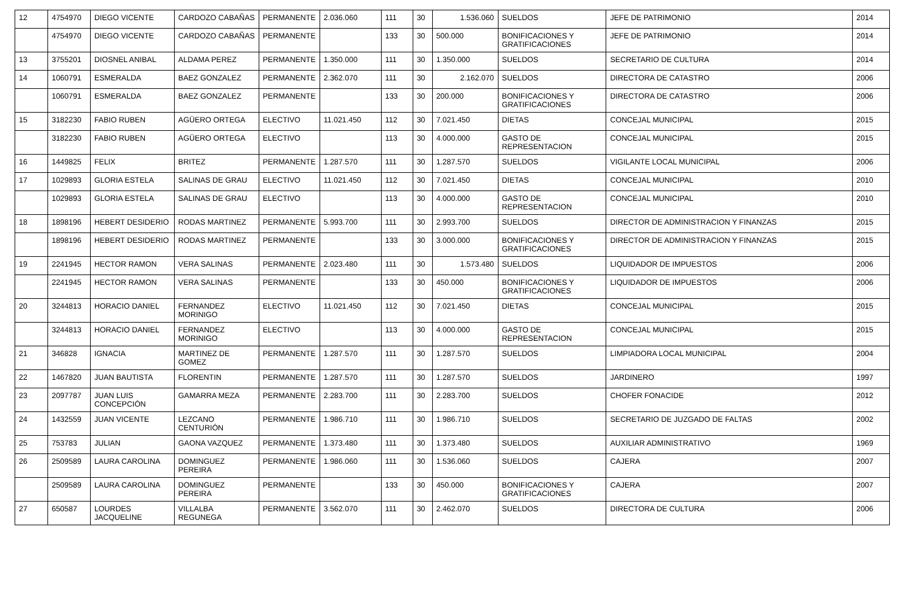| 12 | 4754970 | DIEGO VICENTE | CARDOZO CABAÑAS | PERMANENTE | 2.036.060 | 111 | 30 | 1.536.060 | SUELDOS | JEFE DE PATRIMONIO | 2014 |
| | 4754970 | DIEGO VICENTE | CARDOZO CABAÑAS | PERMANENTE | | 133 | 30 | 500.000 | BONIFICACIONES Y GRATIFICACIONES | JEFE DE PATRIMONIO | 2014 |
| 13 | 3755201 | DIOSNEL ANIBAL | ALDAMA PEREZ | PERMANENTE | 1.350.000 | 111 | 30 | 1.350.000 | SUELDOS | SECRETARIO DE CULTURA | 2014 |
| 14 | 1060791 | ESMERALDA | BAEZ GONZALEZ | PERMANENTE | 2.362.070 | 111 | 30 | 2.162.070 | SUELDOS | DIRECTORA DE CATASTRO | 2006 |
| | 1060791 | ESMERALDA | BAEZ GONZALEZ | PERMANENTE | | 133 | 30 | 200.000 | BONIFICACIONES Y GRATIFICACIONES | DIRECTORA DE CATASTRO | 2006 |
| 15 | 3182230 | FABIO RUBEN | AGÜERO ORTEGA | ELECTIVO | 11.021.450 | 112 | 30 | 7.021.450 | DIETAS | CONCEJAL MUNICIPAL | 2015 |
| | 3182230 | FABIO RUBEN | AGÜERO ORTEGA | ELECTIVO | | 113 | 30 | 4.000.000 | GASTO DE REPRESENTACION | CONCEJAL MUNICIPAL | 2015 |
| 16 | 1449825 | FELIX | BRITEZ | PERMANENTE | 1.287.570 | 111 | 30 | 1.287.570 | SUELDOS | VIGILANTE LOCAL MUNICIPAL | 2006 |
| 17 | 1029893 | GLORIA ESTELA | SALINAS DE GRAU | ELECTIVO | 11.021.450 | 112 | 30 | 7.021.450 | DIETAS | CONCEJAL MUNICIPAL | 2010 |
| | 1029893 | GLORIA ESTELA | SALINAS DE GRAU | ELECTIVO | | 113 | 30 | 4.000.000 | GASTO DE REPRESENTACION | CONCEJAL MUNICIPAL | 2010 |
| 18 | 1898196 | HEBERT DESIDERIO | RODAS MARTINEZ | PERMANENTE | 5.993.700 | 111 | 30 | 2.993.700 | SUELDOS | DIRECTOR DE ADMINISTRACION Y FINANZAS | 2015 |
| | 1898196 | HEBERT DESIDERIO | RODAS MARTINEZ | PERMANENTE | | 133 | 30 | 3.000.000 | BONIFICACIONES Y GRATIFICACIONES | DIRECTOR DE ADMINISTRACION Y FINANZAS | 2015 |
| 19 | 2241945 | HECTOR RAMON | VERA SALINAS | PERMANENTE | 2.023.480 | 111 | 30 | 1.573.480 | SUELDOS | LIQUIDADOR DE IMPUESTOS | 2006 |
| | 2241945 | HECTOR RAMON | VERA SALINAS | PERMANENTE | | 133 | 30 | 450.000 | BONIFICACIONES Y GRATIFICACIONES | LIQUIDADOR DE IMPUESTOS | 2006 |
| 20 | 3244813 | HORACIO DANIEL | FERNANDEZ MORINIGO | ELECTIVO | 11.021.450 | 112 | 30 | 7.021.450 | DIETAS | CONCEJAL MUNICIPAL | 2015 |
| | 3244813 | HORACIO DANIEL | FERNANDEZ MORINIGO | ELECTIVO | | 113 | 30 | 4.000.000 | GASTO DE REPRESENTACION | CONCEJAL MUNICIPAL | 2015 |
| 21 | 346828 | IGNACIA | MARTINEZ DE GOMEZ | PERMANENTE | 1.287.570 | 111 | 30 | 1.287.570 | SUELDOS | LIMPIADORA LOCAL MUNICIPAL | 2004 |
| 22 | 1467820 | JUAN BAUTISTA | FLORENTIN | PERMANENTE | 1.287.570 | 111 | 30 | 1.287.570 | SUELDOS | JARDINERO | 1997 |
| 23 | 2097787 | JUAN LUIS CONCEPCIÓN | GAMARRA MEZA | PERMANENTE | 2.283.700 | 111 | 30 | 2.283.700 | SUELDOS | CHOFER FONACIDE | 2012 |
| 24 | 1432559 | JUAN VICENTE | LEZCANO CENTURIÓN | PERMANENTE | 1.986.710 | 111 | 30 | 1.986.710 | SUELDOS | SECRETARIO DE JUZGADO DE FALTAS | 2002 |
| 25 | 753783 | JULIAN | GAONA VAZQUEZ | PERMANENTE | 1.373.480 | 111 | 30 | 1.373.480 | SUELDOS | AUXILIAR ADMINISTRATIVO | 1969 |
| 26 | 2509589 | LAURA CAROLINA | DOMINGUEZ PEREIRA | PERMANENTE | 1.986.060 | 111 | 30 | 1.536.060 | SUELDOS | CAJERA | 2007 |
| | 2509589 | LAURA CAROLINA | DOMINGUEZ PEREIRA | PERMANENTE | | 133 | 30 | 450.000 | BONIFICACIONES Y GRATIFICACIONES | CAJERA | 2007 |
| 27 | 650587 | LOURDES JACQUELINE | VILLALBA REGUNEGA | PERMANENTE | 3.562.070 | 111 | 30 | 2.462.070 | SUELDOS | DIRECTORA DE CULTURA | 2006 |